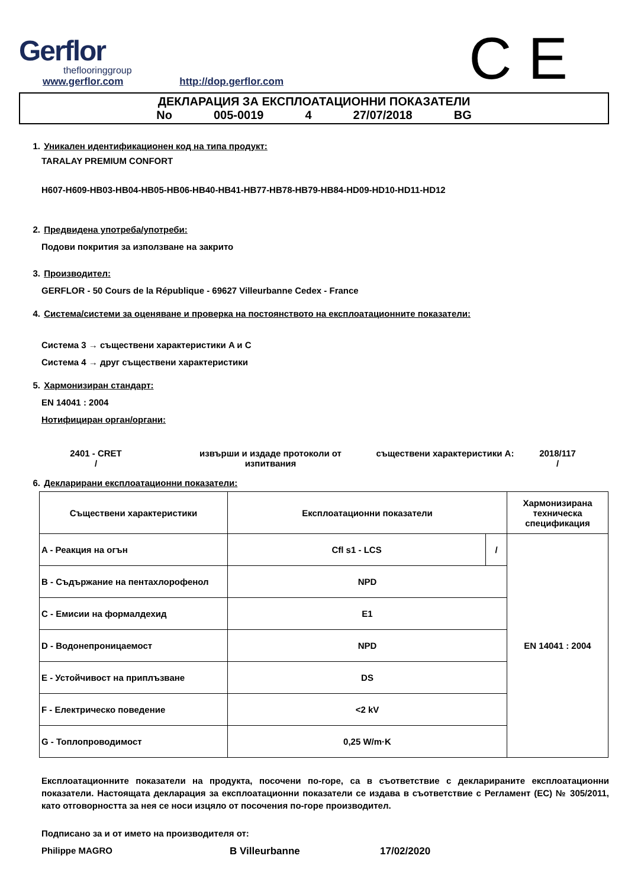Gerflor
theflooringgroup
www.gerflor.com http://dop.gerflor.com
C E
ДЕКЛАРАЦИЯ ЗА ЕКСПЛОАТАЦИОННИ ПОКАЗАТЕЛИ
No 005-0019 4 27/07/2018 BG
1. Уникален идентификационен код на типа продукт:
TARALAY PREMIUM CONFORT
H607-H609-HB03-HB04-HB05-HB06-HB40-HB41-HB77-HB78-HB79-HB84-HD09-HD10-HD11-HD12
2. Предвидена употреба/употреби:
Подови покрития за използване на закрито
3. Производител:
GERFLOR - 50 Cours de la République - 69627 Villeurbanne Cedex - France
4. Система/системи за оценяване и проверка на постоянството на експлоатационните показатели:
Система 3 → съществени характеристики A и C
Система 4 → друг съществени характеристики
5. Хармонизиран стандарт:
EN 14041 : 2004
Нотифициран орган/органи:
2401 - CRET
/
извърши и издаде протоколи от изпитвания
съществени характеристики A: 2018/117
/
6. Декларирани експлоатационни показатели:
| Съществени характеристики | Експлоатационни показатели | | Хармонизирана техническа спецификация |
| --- | --- | --- | --- |
| A - Реакция на огън | Cfl s1 - LCS | / | EN 14041 : 2004 |
| B - Съдържание на пентахлорофенол | NPD | | |
| C - Емисии на формалдехид | E1 | | |
| D - Водонепроницаемост | NPD | | |
| E - Устойчивост на приплъзване | DS | | |
| F - Електрическо поведение | <2 kV | | |
| G - Топлопроводимост | 0,25 W/m·K | | |
Експлоатационните показатели на продукта, посочени по-горе, са в съответствие с декларираните експлоатационни показатели. Настоящата декларация за експлоатационни показатели се издава в съответствие с Регламент (ЕС) № 305/2011, като отговорността за нея се носи изцяло от посочения по-горе производител.
Подписано за и от името на производителя от:
Philippe MAGRO B Villeurbanne 17/02/2020